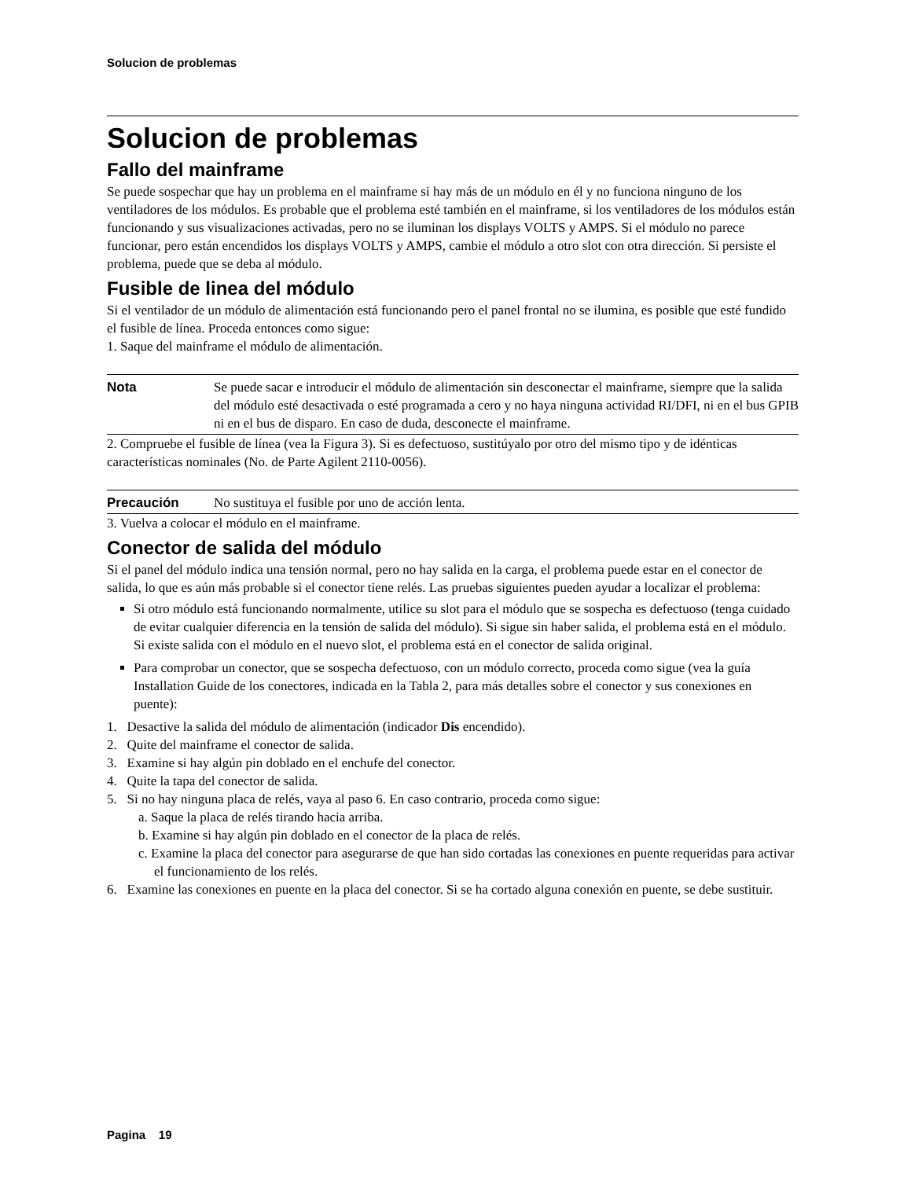Solucion de problemas
Solucion de problemas
Fallo del mainframe
Se puede sospechar que hay un problema en el mainframe si hay más de un módulo en él y no funciona ninguno de los ventiladores de los módulos. Es probable que el problema esté también en el mainframe, si los ventiladores de los módulos están funcionando y sus visualizaciones activadas, pero no se iluminan los displays VOLTS y AMPS. Si el módulo no parece funcionar, pero están encendidos los displays VOLTS y AMPS, cambie el módulo a otro slot con otra dirección. Si persiste el problema, puede que se deba al módulo.
Fusible de linea del módulo
Si el ventilador de un módulo de alimentación está funcionando pero el panel frontal no se ilumina, es posible que esté fundido el fusible de línea. Proceda entonces como sigue:
1. Saque del mainframe el módulo de alimentación.
Nota Se puede sacar e introducir el módulo de alimentación sin desconectar el mainframe, siempre que la salida del módulo esté desactivada o esté programada a cero y no haya ninguna actividad RI/DFI, ni en el bus GPIB ni en el bus de disparo. En caso de duda, desconecte el mainframe.
2. Compruebe el fusible de línea (vea la Figura 3). Si es defectuoso, sustitúyalo por otro del mismo tipo y de idénticas características nominales (No. de Parte Agilent 2110-0056).
Precaución No sustituya el fusible por uno de acción lenta.
3. Vuelva a colocar el módulo en el mainframe.
Conector de salida del módulo
Si el panel del módulo indica una tensión normal, pero no hay salida en la carga, el problema puede estar en el conector de salida, lo que es aún más probable si el conector tiene relés. Las pruebas siguientes pueden ayudar a localizar el problema:
Si otro módulo está funcionando normalmente, utilice su slot para el módulo que se sospecha es defectuoso (tenga cuidado de evitar cualquier diferencia en la tensión de salida del módulo). Si sigue sin haber salida, el problema está en el módulo. Si existe salida con el módulo en el nuevo slot, el problema está en el conector de salida original.
Para comprobar un conector, que se sospecha defectuoso, con un módulo correcto, proceda como sigue (vea la guía Installation Guide de los conectores, indicada en la Tabla 2, para más detalles sobre el conector y sus conexiones en puente):
1. Desactive la salida del módulo de alimentación (indicador Dis encendido).
2. Quite del mainframe el conector de salida.
3. Examine si hay algún pin doblado en el enchufe del conector.
4. Quite la tapa del conector de salida.
5. Si no hay ninguna placa de relés, vaya al paso 6. En caso contrario, proceda como sigue:
a. Saque la placa de relés tirando hacia arriba.
b. Examine si hay algún pin doblado en el conector de la placa de relés.
c. Examine la placa del conector para asegurarse de que han sido cortadas las conexiones en puente requeridas para activar el funcionamiento de los relés.
6. Examine las conexiones en puente en la placa del conector. Si se ha cortado alguna conexión en puente, se debe sustituir.
Pagina 19